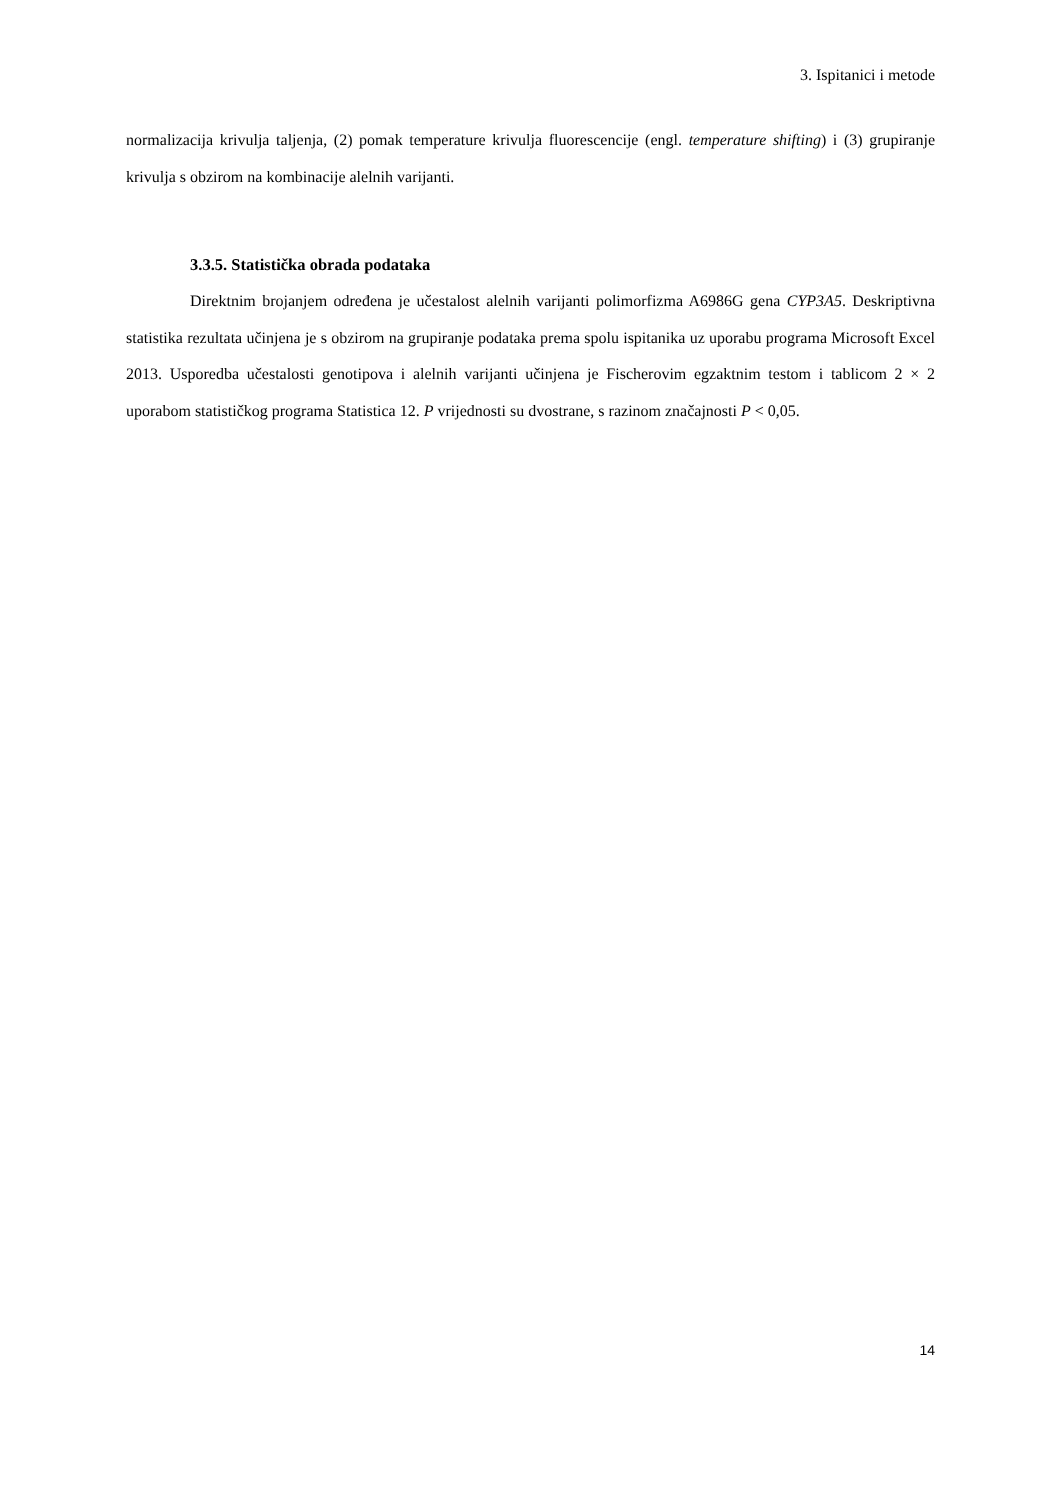3. Ispitanici i metode
normalizacija krivulja taljenja, (2) pomak temperature krivulja fluorescencije (engl. temperature shifting) i (3) grupiranje krivulja s obzirom na kombinacije alelnih varijanti.
3.3.5. Statistička obrada podataka
Direktnim brojanjem određena je učestalost alelnih varijanti polimorfizma A6986G gena CYP3A5. Deskriptivna statistika rezultata učinjena je s obzirom na grupiranje podataka prema spolu ispitanika uz uporabu programa Microsoft Excel 2013. Usporedba učestalosti genotipova i alelnih varijanti učinjena je Fischerovim egzaktnim testom i tablicom 2 × 2 uporabom statističkog programa Statistica 12. P vrijednosti su dvostrane, s razinom značajnosti P < 0,05.
14